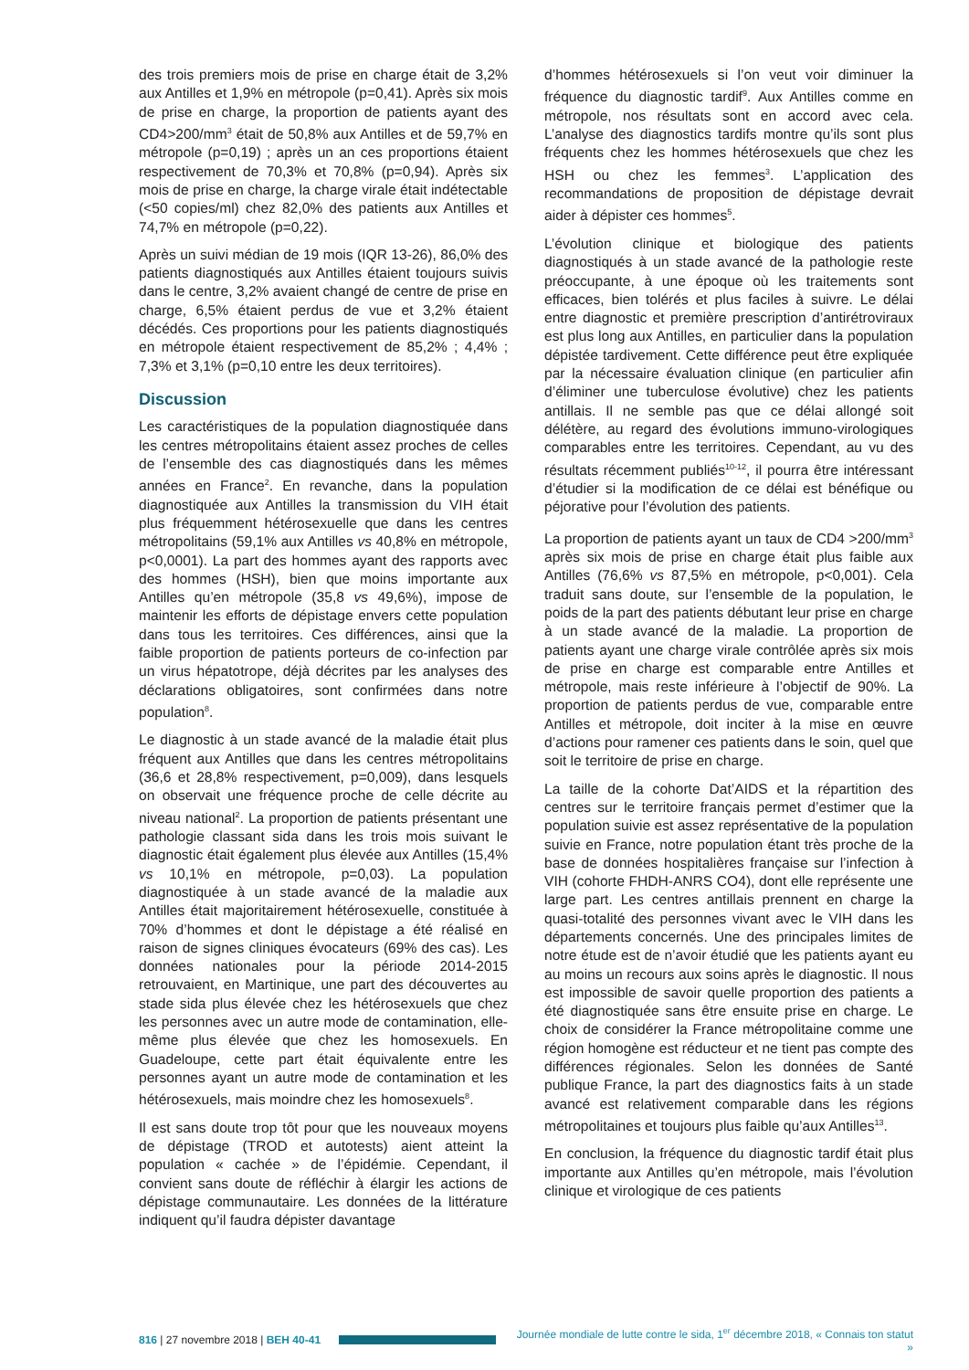des trois premiers mois de prise en charge était de 3,2% aux Antilles et 1,9% en métropole (p=0,41). Après six mois de prise en charge, la proportion de patients ayant des CD4>200/mm<sup>3</sup> était de 50,8% aux Antilles et de 59,7% en métropole (p=0,19) ; après un an ces proportions étaient respectivement de 70,3% et 70,8% (p=0,94). Après six mois de prise en charge, la charge virale était indétectable (<50 copies/ml) chez 82,0% des patients aux Antilles et 74,7% en métropole (p=0,22).
Après un suivi médian de 19 mois (IQR 13-26), 86,0% des patients diagnostiqués aux Antilles étaient toujours suivis dans le centre, 3,2% avaient changé de centre de prise en charge, 6,5% étaient perdus de vue et 3,2% étaient décédés. Ces proportions pour les patients diagnostiqués en métropole étaient respectivement de 85,2% ; 4,4% ; 7,3% et 3,1% (p=0,10 entre les deux territoires).
Discussion
Les caractéristiques de la population diagnostiquée dans les centres métropolitains étaient assez proches de celles de l’ensemble des cas diagnostiqués dans les mêmes années en France<sup>2</sup>. En revanche, dans la population diagnostiquée aux Antilles la transmission du VIH était plus fréquemment hétérosexuelle que dans les centres métropolitains (59,1% aux Antilles vs 40,8% en métropole, p<0,0001). La part des hommes ayant des rapports avec des hommes (HSH), bien que moins importante aux Antilles qu’en métropole (35,8 vs 49,6%), impose de maintenir les efforts de dépistage envers cette population dans tous les territoires. Ces différences, ainsi que la faible proportion de patients porteurs de co-infection par un virus hépatotrope, déjà décrites par les analyses des déclarations obligatoires, sont confirmées dans notre population<sup>8</sup>.
Le diagnostic à un stade avancé de la maladie était plus fréquent aux Antilles que dans les centres métropolitains (36,6 et 28,8% respectivement, p=0,009), dans lesquels on observait une fréquence proche de celle décrite au niveau national<sup>2</sup>. La proportion de patients présentant une pathologie classant sida dans les trois mois suivant le diagnostic était également plus élevée aux Antilles (15,4% vs 10,1% en métropole, p=0,03). La population diagnostiquée à un stade avancé de la maladie aux Antilles était majoritairement hétérosexuelle, constituée à 70% d’hommes et dont le dépistage a été réalisé en raison de signes cliniques évocateurs (69% des cas). Les données nationales pour la période 2014-2015 retrouvaient, en Martinique, une part des découvertes au stade sida plus élevée chez les hétérosexuels que chez les personnes avec un autre mode de contamination, elle-même plus élevée que chez les homosexuels. En Guadeloupe, cette part était équivalente entre les personnes ayant un autre mode de contamination et les hétérosexuels, mais moindre chez les homosexuels<sup>8</sup>.
Il est sans doute trop tôt pour que les nouveaux moyens de dépistage (TROD et autotests) aient atteint la population « cachée » de l’épidémie. Cependant, il convient sans doute de réfléchir à élargir les actions de dépistage communautaire. Les données de la littérature indiquent qu’il faudra dépister davantage
d’hommes hétérosexuels si l’on veut voir diminuer la fréquence du diagnostic tardif<sup>9</sup>. Aux Antilles comme en métropole, nos résultats sont en accord avec cela. L’analyse des diagnostics tardifs montre qu’ils sont plus fréquents chez les hommes hétérosexuels que chez les HSH ou chez les femmes<sup>3</sup>. L’application des recommandations de proposition de dépistage devrait aider à dépister ces hommes<sup>5</sup>.
L’évolution clinique et biologique des patients diagnostiqués à un stade avancé de la pathologie reste préoccupante, à une époque où les traitements sont efficaces, bien tolérés et plus faciles à suivre. Le délai entre diagnostic et première prescription d’antirétroviraux est plus long aux Antilles, en particulier dans la population dépistée tardivement. Cette différence peut être expliquée par la nécessaire évaluation clinique (en particulier afin d’éliminer une tuberculose évolutive) chez les patients antillais. Il ne semble pas que ce délai allongé soit délétère, au regard des évolutions immuno-virologiques comparables entre les territoires. Cependant, au vu des résultats récemment publiés<sup>10-12</sup>, il pourra être intéressant d’étudier si la modification de ce délai est bénéfique ou péjorative pour l’évolution des patients.
La proportion de patients ayant un taux de CD4 >200/mm<sup>3</sup> après six mois de prise en charge était plus faible aux Antilles (76,6% vs 87,5% en métropole, p<0,001). Cela traduit sans doute, sur l’ensemble de la population, le poids de la part des patients débutant leur prise en charge à un stade avancé de la maladie. La proportion de patients ayant une charge virale contrôlée après six mois de prise en charge est comparable entre Antilles et métropole, mais reste inférieure à l’objectif de 90%. La proportion de patients perdus de vue, comparable entre Antilles et métropole, doit inciter à la mise en œuvre d’actions pour ramener ces patients dans le soin, quel que soit le territoire de prise en charge.
La taille de la cohorte Dat’AIDS et la répartition des centres sur le territoire français permet d’estimer que la population suivie est assez représentative de la population suivie en France, notre population étant très proche de la base de données hospitalières française sur l’infection à VIH (cohorte FHDH-ANRS CO4), dont elle représente une large part. Les centres antillais prennent en charge la quasi-totalité des personnes vivant avec le VIH dans les départements concernés. Une des principales limites de notre étude est de n’avoir étudié que les patients ayant eu au moins un recours aux soins après le diagnostic. Il nous est impossible de savoir quelle proportion des patients a été diagnostiquée sans être ensuite prise en charge. Le choix de considérer la France métropolitaine comme une région homogène est réducteur et ne tient pas compte des différences régionales. Selon les données de Santé publique France, la part des diagnostics faits à un stade avancé est relativement comparable dans les régions métropolitaines et toujours plus faible qu’aux Antilles<sup>13</sup>.
En conclusion, la fréquence du diagnostic tardif était plus importante aux Antilles qu’en métropole, mais l’évolution clinique et virologique de ces patients
816 | 27 novembre 2018 | BEH 40-41
Journée mondiale de lutte contre le sida, 1<sup>er</sup> décembre 2018, « Connais ton statut »